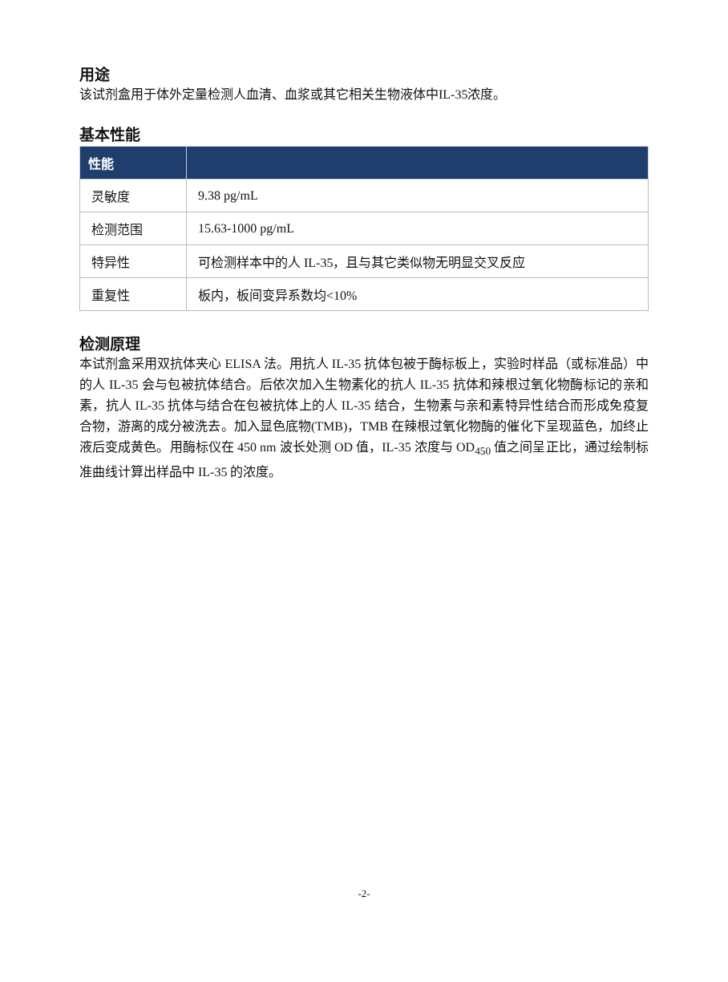用途
该试剂盒用于体外定量检测人血清、血浆或其它相关生物液体中IL-35浓度。
基本性能
| 性能 | |
| --- | --- |
| 灵敏度 | 9.38 pg/mL |
| 检测范围 | 15.63-1000 pg/mL |
| 特异性 | 可检测样本中的人 IL-35，且与其它类似物无明显交叉反应 |
| 重复性 | 板内，板间变异系数均<10% |
检测原理
本试剂盒采用双抗体夹心 ELISA 法。用抗人 IL-35 抗体包被于酶标板上，实验时样品（或标准品）中的人 IL-35 会与包被抗体结合。后依次加入生物素化的抗人 IL-35 抗体和辣根过氧化物酶标记的亲和素，抗人 IL-35 抗体与结合在包被抗体上的人 IL-35 结合，生物素与亲和素特异性结合而形成免疫复合物，游离的成分被洗去。加入显色底物(TMB)，TMB 在辣根过氧化物酶的催化下呈现蓝色，加终止液后变成黄色。用酶标仪在 450 nm 波长处测 OD 值，IL-35 浓度与 OD<sub>450</sub> 值之间呈正比，通过绘制标准曲线计算出样品中 IL-35 的浓度。
-2-